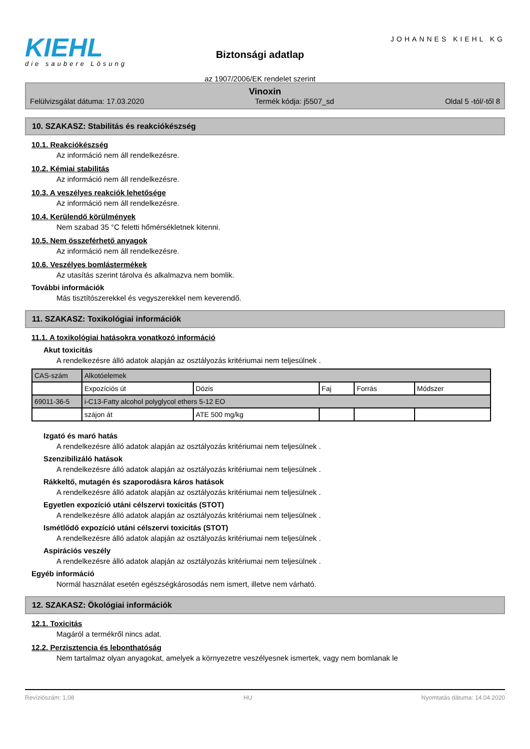KIEHL
die saubere Lösung
Biztonsági adatlap
az 1907/2006/EK rendelet szerint
JOHANNES KIEHL KG
Vinoxin
Felülvizsgálat dátuma: 17.03.2020 Termék kódja: j5507_sd Oldal 5 -tól/-től 8
10. SZAKASZ: Stabilitás és reakciókészség
10.1. Reakciókészség
Az információ nem áll rendelkezésre.
10.2. Kémiai stabilitás
Az információ nem áll rendelkezésre.
10.3. A veszélyes reakciók lehetősége
Az információ nem áll rendelkezésre.
10.4. Kerülendő körülmények
Nem szabad 35 °C feletti hőmérsékletnek kitenni.
10.5. Nem összeférhető anyagok
Az információ nem áll rendelkezésre.
10.6. Veszélyes bomlástermékek
Az utasítás szerint tárolva és alkalmazva nem bomlik.
További információk
Más tisztítószerekkel és vegyszerekkel nem keverendő.
11. SZAKASZ: Toxikológiai információk
11.1. A toxikológiai hatásokra vonatkozó információ
Akut toxicitás
A rendelkezésre álló adatok alapján az osztályozás kritériumai nem teljesülnek .
| CAS-szám | Alkotóelemek | | | | |
| | Expozíciós út | Dózis | Faj | Forrás | Módszer |
| 69011-36-5 | i-C13-Fatty alcohol polyglycol ethers 5-12 EO | | | | |
| | szájon át | ATE 500 mg/kg | | | |
Izgató és maró hatás
A rendelkezésre álló adatok alapján az osztályozás kritériumai nem teljesülnek .
Szenzibilizáló hatások
A rendelkezésre álló adatok alapján az osztályozás kritériumai nem teljesülnek .
Rákkeltő, mutagén és szaporodásra káros hatások
A rendelkezésre álló adatok alapján az osztályozás kritériumai nem teljesülnek .
Egyetlen expozíció utáni célszervi toxicitás (STOT)
A rendelkezésre álló adatok alapján az osztályozás kritériumai nem teljesülnek .
Ismétlődő expozíció utáni célszervi toxicitás (STOT)
A rendelkezésre álló adatok alapján az osztályozás kritériumai nem teljesülnek .
Aspirációs veszély
A rendelkezésre álló adatok alapján az osztályozás kritériumai nem teljesülnek .
Egyéb információ
Normál használat esetén egészségkárosodás nem ismert, illetve nem várható.
12. SZAKASZ: Ökológiai információk
12.1. Toxicitás
Magáról a termékről nincs adat.
12.2. Perzisztencia és lebonthatóság
Nem tartalmaz olyan anyagokat, amelyek a környezetre veszélyesnek ismertek, vagy nem bomlanak le
Revíziószám: 1,08 HU Nyomtatás dátuma: 14.04.2020